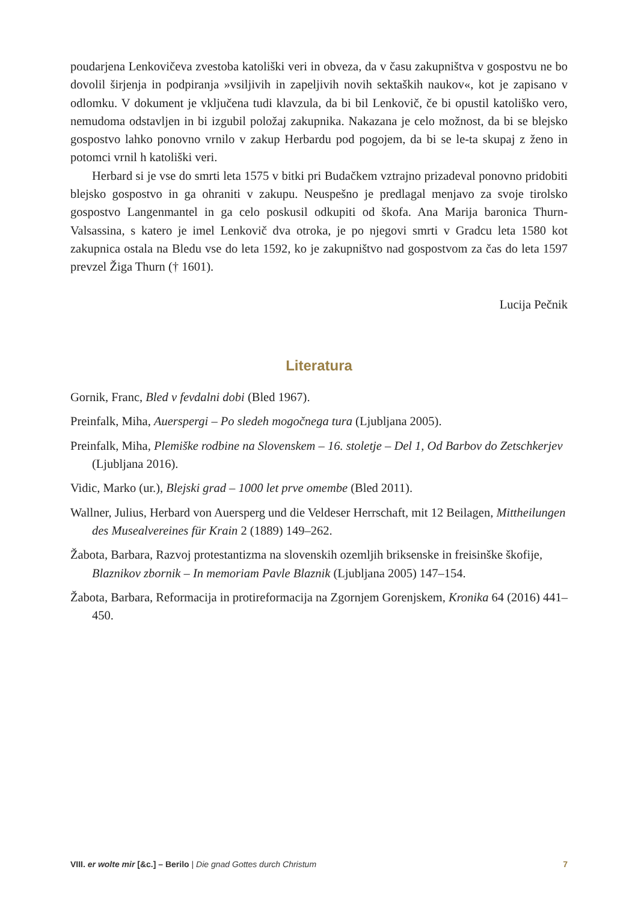poudarjena Lenkovičeva zvestoba katoliški veri in obveza, da v času zakupništva v gospostvu ne bo dovolil širjenja in podpiranja »vsiljivih in zapeljivih novih sektaških naukov«, kot je zapisano v odlomku. V dokument je vključena tudi klavzula, da bi bil Lenkovič, če bi opustil katoliško vero, nemudoma odstavljen in bi izgubil položaj zakupnika. Nakazana je celo možnost, da bi se blejsko gospostvo lahko ponovno vrnilo v zakup Herbardu pod pogojem, da bi se le-ta skupaj z ženo in potomci vrnil h katoliški veri.
Herbard si je vse do smrti leta 1575 v bitki pri Budačkem vztrajno prizadeval ponovno pridobiti blejsko gospostvo in ga ohraniti v zakupu. Neuspešno je predlagal menjavo za svoje tirolsko gospostvo Langenmantel in ga celo poskusil odkupiti od škofa. Ana Marija baronica Thurn-Valsassina, s katero je imel Lenkovič dva otroka, je po njegovi smrti v Gradcu leta 1580 kot zakupnica ostala na Bledu vse do leta 1592, ko je zakupništvo nad gospostvom za čas do leta 1597 prevzel Žiga Thurn († 1601).
Lucija Pečnik
Literatura
Gornik, Franc, Bled v fevdalni dobi (Bled 1967).
Preinfalk, Miha, Auerspergi – Po sledeh mogočnega tura (Ljubljana 2005).
Preinfalk, Miha, Plemiške rodbine na Slovenskem – 16. stoletje – Del 1, Od Barbov do Zetschkerjev (Ljubljana 2016).
Vidic, Marko (ur.), Blejski grad – 1000 let prve omembe (Bled 2011).
Wallner, Julius, Herbard von Auersperg und die Veldeser Herrschaft, mit 12 Beilagen, Mittheilungen des Musealvereines für Krain 2 (1889) 149–262.
Žabota, Barbara, Razvoj protestantizma na slovenskih ozemljih briksenske in freisinške škofije, Blaznikov zbornik – In memoriam Pavle Blaznik (Ljubljana 2005) 147–154.
Žabota, Barbara, Reformacija in protireformacija na Zgornjem Gorenjskem, Kronika 64 (2016) 441–450.
VIII. er wolte mir [&c.] – Berilo | Die gnad Gottes durch Christum 7